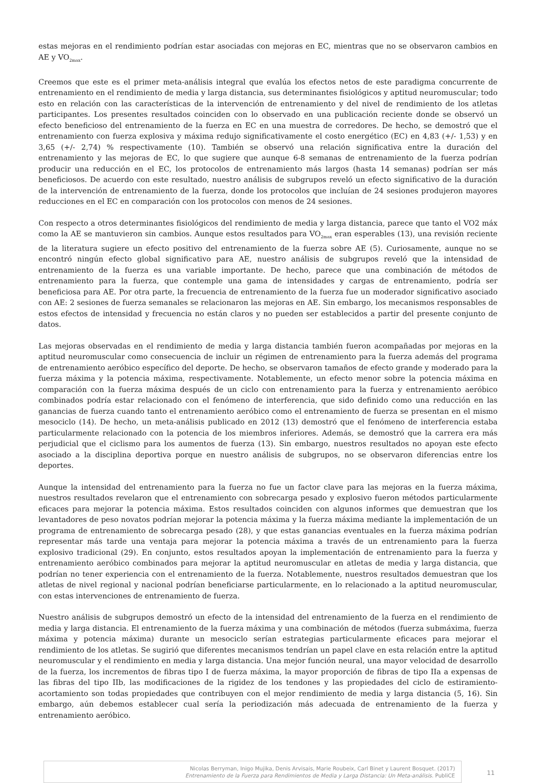estas mejoras en el rendimiento podrían estar asociadas con mejoras en EC, mientras que no se observaron cambios en AE y VO<sub>2max</sub>.
Creemos que este es el primer meta-análisis integral que evalúa los efectos netos de este paradigma concurrente de entrenamiento en el rendimiento de media y larga distancia, sus determinantes fisiológicos y aptitud neuromuscular; todo esto en relación con las características de la intervención de entrenamiento y del nivel de rendimiento de los atletas participantes. Los presentes resultados coinciden con lo observado en una publicación reciente donde se observó un efecto beneficioso del entrenamiento de la fuerza en EC en una muestra de corredores. De hecho, se demostró que el entrenamiento con fuerza explosiva y máxima redujo significativamente el costo energético (EC) en 4,83 (+/- 1,53) y en 3,65 (+/- 2,74) % respectivamente (10). También se observó una relación significativa entre la duración del entrenamiento y las mejoras de EC, lo que sugiere que aunque 6-8 semanas de entrenamiento de la fuerza podrían producir una reducción en el EC, los protocolos de entrenamiento más largos (hasta 14 semanas) podrían ser más beneficiosos. De acuerdo con este resultado, nuestro análisis de subgrupos reveló un efecto significativo de la duración de la intervención de entrenamiento de la fuerza, donde los protocolos que incluían de 24 sesiones produjeron mayores reducciones en el EC en comparación con los protocolos con menos de 24 sesiones.
Con respecto a otros determinantes fisiológicos del rendimiento de media y larga distancia, parece que tanto el VO2 máx como la AE se mantuvieron sin cambios. Aunque estos resultados para VO<sub>2max</sub> eran esperables (13), una revisión reciente de la literatura sugiere un efecto positivo del entrenamiento de la fuerza sobre AE (5). Curiosamente, aunque no se encontró ningún efecto global significativo para AE, nuestro análisis de subgrupos reveló que la intensidad de entrenamiento de la fuerza es una variable importante. De hecho, parece que una combinación de métodos de entrenamiento para la fuerza, que contemple una gama de intensidades y cargas de entrenamiento, podría ser beneficiosa para AE. Por otra parte, la frecuencia de entrenamiento de la fuerza fue un moderador significativo asociado con AE: 2 sesiones de fuerza semanales se relacionaron las mejoras en AE. Sin embargo, los mecanismos responsables de estos efectos de intensidad y frecuencia no están claros y no pueden ser establecidos a partir del presente conjunto de datos.
Las mejoras observadas en el rendimiento de media y larga distancia también fueron acompañadas por mejoras en la aptitud neuromuscular como consecuencia de incluir un régimen de entrenamiento para la fuerza además del programa de entrenamiento aeróbico específico del deporte. De hecho, se observaron tamaños de efecto grande y moderado para la fuerza máxima y la potencia máxima, respectivamente. Notablemente, un efecto menor sobre la potencia máxima en comparación con la fuerza máxima después de un ciclo con entrenamiento para la fuerza y entrenamiento aeróbico combinados podría estar relacionado con el fenómeno de interferencia, que sido definido como una reducción en las ganancias de fuerza cuando tanto el entrenamiento aeróbico como el entrenamiento de fuerza se presentan en el mismo mesociclo (14). De hecho, un meta-análisis publicado en 2012 (13) demostró que el fenómeno de interferencia estaba particularmente relacionado con la potencia de los miembros inferiores. Además, se demostró que la carrera era más perjudicial que el ciclismo para los aumentos de fuerza (13). Sin embargo, nuestros resultados no apoyan este efecto asociado a la disciplina deportiva porque en nuestro análisis de subgrupos, no se observaron diferencias entre los deportes.
Aunque la intensidad del entrenamiento para la fuerza no fue un factor clave para las mejoras en la fuerza máxima, nuestros resultados revelaron que el entrenamiento con sobrecarga pesado y explosivo fueron métodos particularmente eficaces para mejorar la potencia máxima. Estos resultados coinciden con algunos informes que demuestran que los levantadores de peso novatos podrían mejorar la potencia máxima y la fuerza máxima mediante la implementación de un programa de entrenamiento de sobrecarga pesado (28), y que estas ganancias eventuales en la fuerza máxima podrían representar más tarde una ventaja para mejorar la potencia máxima a través de un entrenamiento para la fuerza explosivo tradicional (29). En conjunto, estos resultados apoyan la implementación de entrenamiento para la fuerza y entrenamiento aeróbico combinados para mejorar la aptitud neuromuscular en atletas de media y larga distancia, que podrían no tener experiencia con el entrenamiento de la fuerza. Notablemente, nuestros resultados demuestran que los atletas de nivel regional y nacional podrían beneficiarse particularmente, en lo relacionado a la aptitud neuromuscular, con estas intervenciones de entrenamiento de fuerza.
Nuestro análisis de subgrupos demostró un efecto de la intensidad del entrenamiento de la fuerza en el rendimiento de media y larga distancia. El entrenamiento de la fuerza máxima y una combinación de métodos (fuerza submáxima, fuerza máxima y potencia máxima) durante un mesociclo serían estrategias particularmente eficaces para mejorar el rendimiento de los atletas. Se sugirió que diferentes mecanismos tendrían un papel clave en esta relación entre la aptitud neuromuscular y el rendimiento en media y larga distancia. Una mejor función neural, una mayor velocidad de desarrollo de la fuerza, los incrementos de fibras tipo I de fuerza máxima, la mayor proporción de fibras de tipo IIa a expensas de las fibras del tipo IIb, las modificaciones de la rigidez de los tendones y las propiedades del ciclo de estiramiento-acortamiento son todas propiedades que contribuyen con el mejor rendimiento de media y larga distancia (5, 16). Sin embargo, aún debemos establecer cual sería la periodización más adecuada de entrenamiento de la fuerza y entrenamiento aeróbico.
Nicolas Berryman, Inigo Mujika, Denis Arvisais, Marie Roubeix, Carl Binet y Laurent Bosquet. (2017)
Entrenamiento de la Fuerza para Rendimientos de Media y Larga Distancia: Un Meta-análisis. PubliCE
11